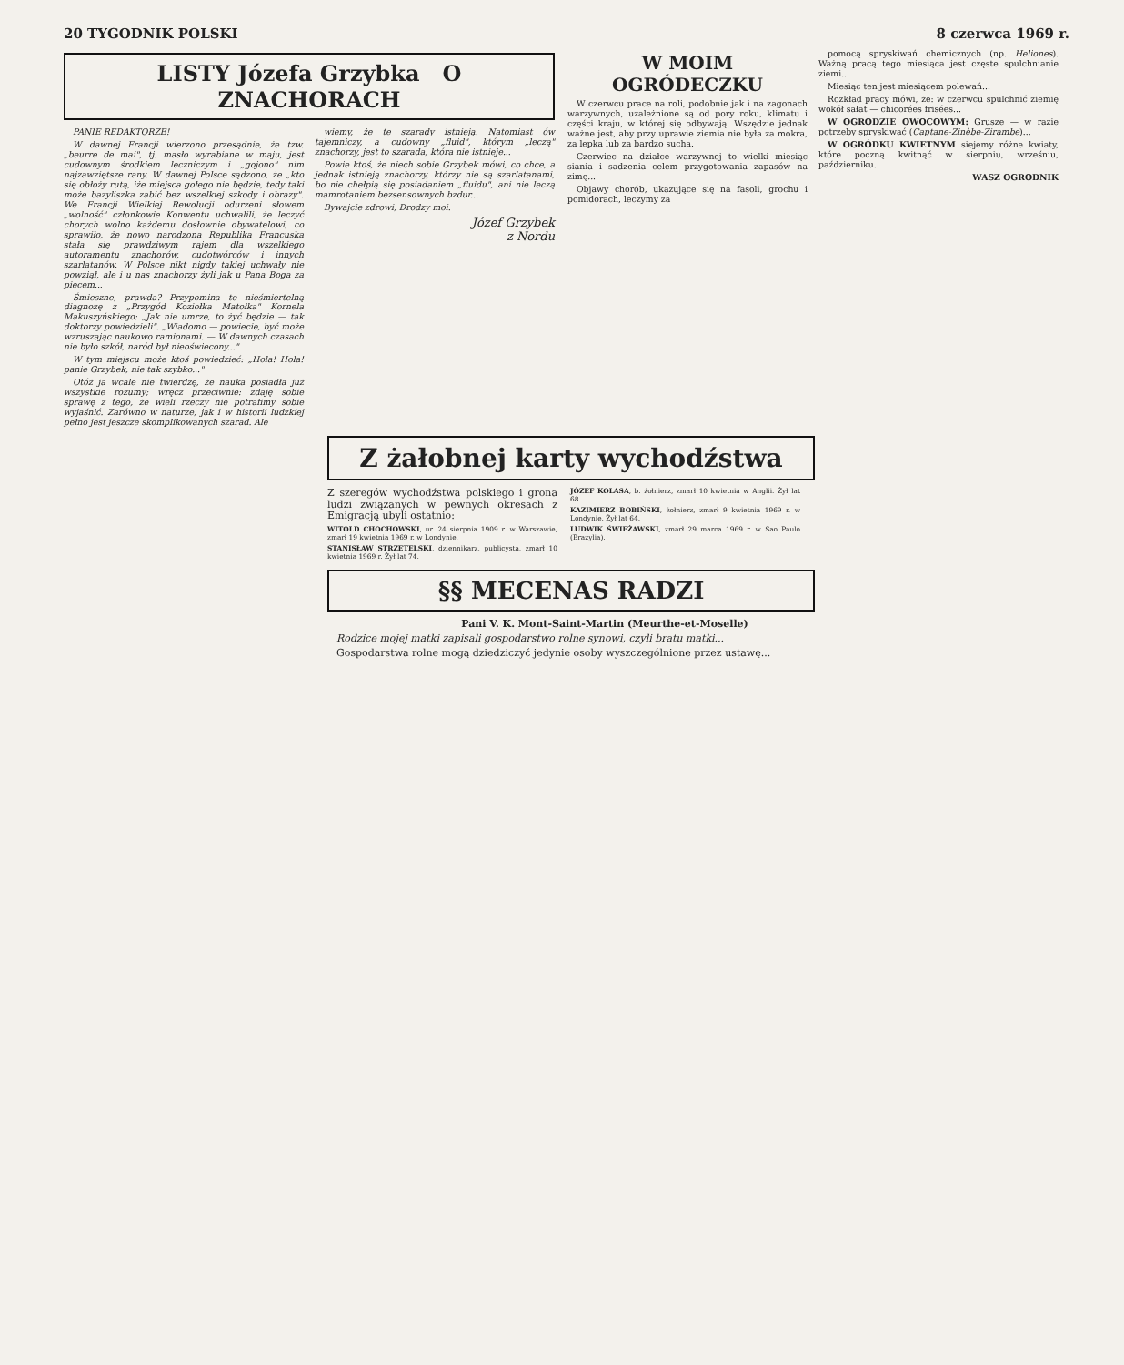20 TYGODNIK POLSKI 8 czerwca 1969 r.
LISTY Józefa Grzybka O ZNACHORACH
PANIE REDAKTORZE!
W dawnej Francji wierzono przesądnie, że tzw. „beurre de mai", tj. masło wyrabiane w maju, jest cudownym środkiem leczniczym i „gojono" nim najzawziętsze rany. W dawnej Polsce sądzono, że „kto się obłoży rutą, iże miejsca gołego nie będzie, tedy taki może bazyliszka zabić bez wszelkiej szkody i obrazy". We Francji Wielkiej Rewolucji odurzeni słowem „wolność" członkowie Konwentu uchwalili, że leczyć chorych wolno każdemu dosłownie obywatelowi, co sprawiło, że nowo narodzona Republika Francuska stała się prawdziwym rajem dla wszelkiego autoramentu znachorów, cudotwórców i innych szarlatanów. W Polsce nikt nigdy takiej uchwały nie powziął, ale i u nas znachorzy żyli jak u Pana Boga za piecem...
Śmieszne, prawda? Przypomina to nieśmiertelną diagnozę z „Przygód Koziołka Matołka" Kornela Makuszyńskiego: „Jak nie umrze, to żyć będzie — tak doktorzy powiedzieli". „Wiadomo — powiecie, być może wzruszając naukowo ramionami. — W dawnych czasach nie było szkół, naród był nieoświecony..."
W tym miejscu może ktoś powiedzieć: „Hola! Hola! panie Grzybek, nie tak szybko..."
Otóż ja wcale nie twierdzę, że nauka posiadła już wszystkie rozumy; wręcz przeciwnie: zdaję sobie sprawę z tego, że wieli rzeczy nie potrafimy sobie wyjaśnić. Zarówno w naturze, jak i w historii ludzkiej pełno jest jeszcze skomplikowanych szarad. Ale
wiemy, że te szarady istnieją. Natomiast ów tajemniczy, a cudowny „fluid", którym „leczą" znachorzy, jest to szarada, która nie istnieje...
Powie ktoś, że niech sobie Grzybek mówi, co chce, a jednak istnieją znachorzy, którzy nie są szarlatanami, bo nie chełpią się posiadaniem „fluidu", ani nie leczą mamrotaniem bezsensownych bzdur...
Bywajcie zdrowi, Drodzy moi.
Józef Grzybek
z Nordu
W MOIM OGRÓDECZKU
W czerwcu prace na roli, podobnie jak i na zagonach warzywnych, uzależnione są od pory roku, klimatu i części kraju, w której się odbywają. Wszędzie jednak ważne jest, aby przy uprawie ziemia nie była za mokra, za lepka lub za bardzo sucha.
Czerwiec na działce warzywnej to wielki miesiąc siania i sadzenia celem przygotowania zapasów na zimę...
Objawy chorób, ukazujące się na fasoli, grochu i pomidorach, leczymy za
pomocą spryskiwań chemicznych (np. Heliones). Ważną pracą tego miesiąca jest częste spulchnianie ziemi...
Miesiąc ten jest miesiącem polewań...
Rozkład pracy mówi, że: w czerwcu spulchnić ziemię wokół sałat — chicorées frisées...
W OGRODZIE OWOCOWYM: Grusze — w razie potrzeby spryskiwać (Captane-Zinèbe-Zirambe)...
W OGRÓDKU KWIETNYM siejemy różne kwiaty, które poczną kwitnąć w sierpniu, wrześniu, październiku.
WASZ OGRODNIK
Z żałobnej karty wychodźstwa
Z szeregów wychodźstwa polskiego i grona ludzi związanych w pewnych okresach z Emigracją ubyli ostatnio:
WITOLD CHOCHOWSKI, ur. 24 sierpnia 1909 r. w Warszawie, zmarł 19 kwietnia 1969 r. w Londynie.
STANISŁAW STRZETELSKI, dziennikarz, publicysta, zmarł 10 kwietnia 1969 r. Żył lat 74.
JÓZEF KOLASA, b. żołnierz, zmarł 10 kwietnia w Anglii. Żył lat 68.
KAZIMIERZ BOBIŃSKI, żołnierz, zmarł 9 kwietnia 1969 r. w Londynie. Żył lat 64.
LUDWIK ŚWIEŻAWSKI, zmarł 29 marca 1969 r. w Sao Paulo (Brazylia).
§§ MECENAS RADZI
Pani V. K. Mont-Saint-Martin (Meurthe-et-Moselle)
Rodzice mojej matki zapisali gospodarstwo rolne synowi, czyli bratu matki...
Gospodarstwa rolne mogą dziedziczyć jedynie osoby wyszczególnione przez ustawę...